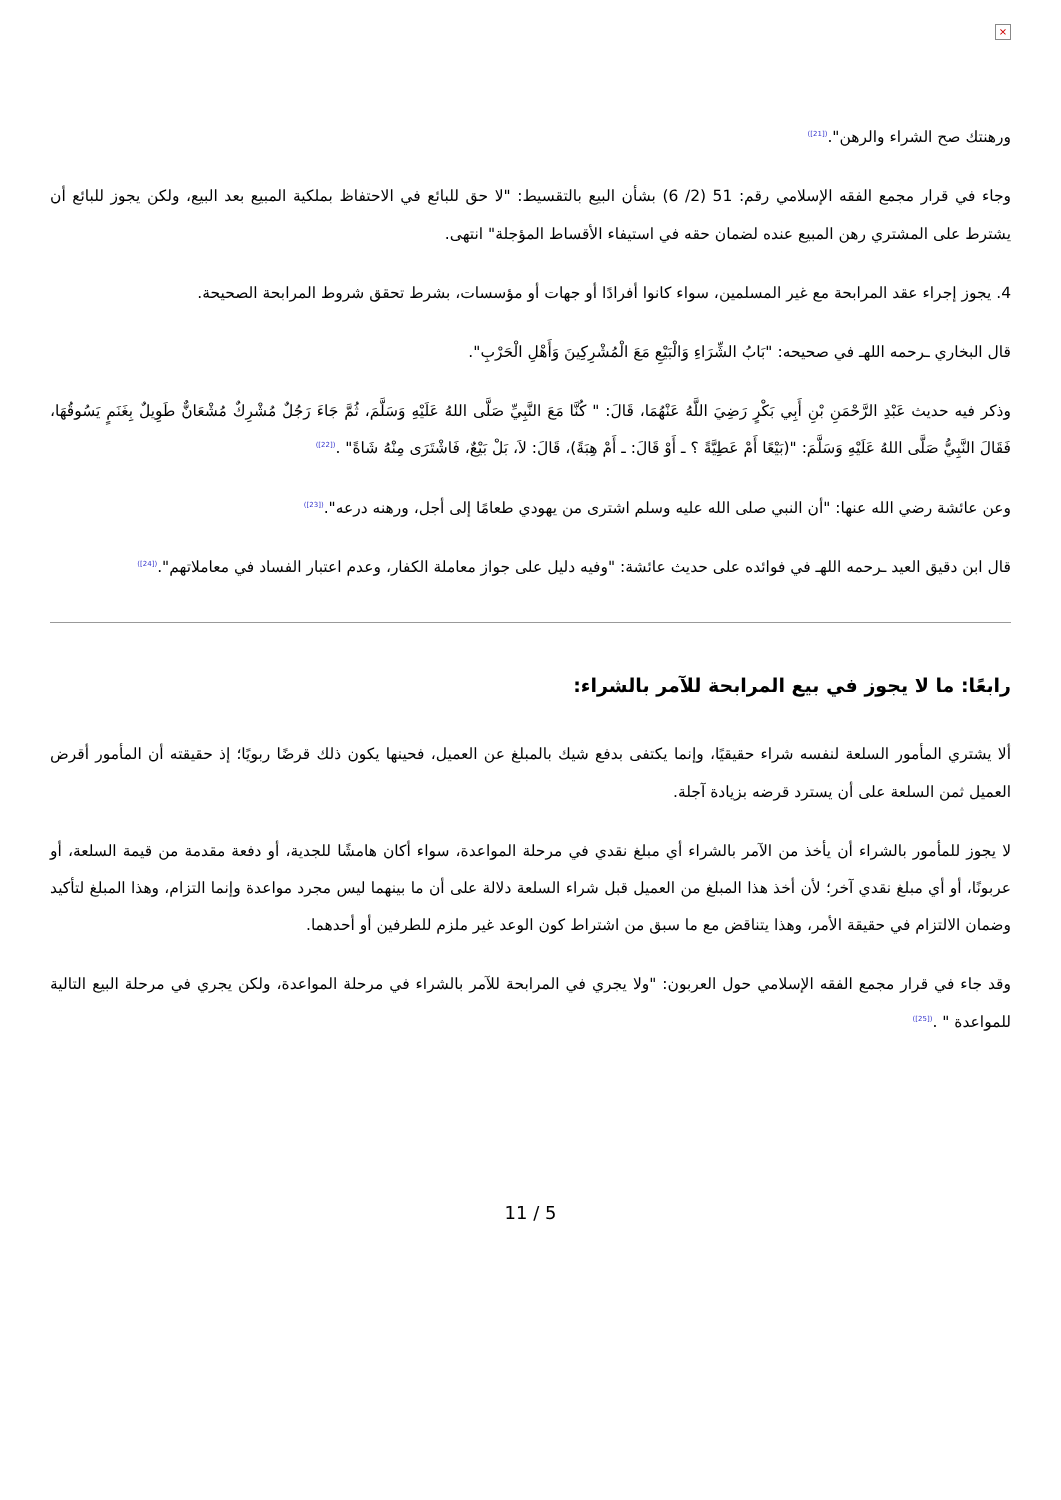×
ورهنتك صح الشراء والرهن".<sup>([21])</sup>
وجاء في قرار مجمع الفقه الإسلامي رقم: 51 (2/ 6) بشأن البيع بالتقسيط: "لا حق للبائع في الاحتفاظ بملكية المبيع بعد البيع، ولكن يجوز للبائع أن يشترط على المشتري رهن المبيع عنده لضمان حقه في استيفاء الأقساط المؤجلة" انتهى.
4. يجوز إجراء عقد المرابحة مع غير المسلمين، سواء كانوا أفرادًا أو جهات أو مؤسسات، بشرط تحقق شروط المرابحة الصحيحة.
قال البخاري ـرحمه اللهـ في صحيحه: "بَابُ الشِّرَاءِ وَالْبَيْعِ مَعَ الْمُشْرِكِينَ وَأَهْلِ الْحَرْبِ".
وذكر فيه حديث عَبْدِ الرَّحْمَنِ بْنِ أَبِي بَكْرٍ رَضِيَ اللَّهُ عَنْهُمَا، قَالَ: " كُنَّا مَعَ النَّبِيِّ صَلَّى اللهُ عَلَيْهِ وَسَلَّمَ، ثُمَّ جَاءَ رَجُلٌ مُشْرِكٌ مُشْعَانٌّ طَوِيلٌ بِغَنَمٍ يَسُوقُهَا، فَقَالَ النَّبِيُّ صَلَّى اللهُ عَلَيْهِ وَسَلَّمَ: "(بَيْعًا أَمْ عَطِيَّةً ؟ ـ أَوْ قَالَ: ـ أَمْ هِبَةً)، قَالَ: لاَ، بَلْ بَيْعٌ، فَاشْتَرَى مِنْهُ شَاةً" .<sup>([22])</sup>
وعن عائشة رضي الله عنها: "أن النبي صلى الله عليه وسلم اشترى من يهودي طعامًا إلى أجل، ورهنه درعه".<sup>([23])</sup>
قال ابن دقيق العيد ـرحمه اللهـ في فوائده على حديث عائشة: "وفيه دليل على جواز معاملة الكفار، وعدم اعتبار الفساد في معاملاتهم".<sup>([24])</sup>
رابعًا: ما لا يجوز في بيع المرابحة للآمر بالشراء:
ألا يشتري المأمور السلعة لنفسه شراء حقيقيًا، وإنما يكتفى بدفع شيك بالمبلغ عن العميل، فحينها يكون ذلك قرضًا ربويًا؛ إذ حقيقته أن المأمور أقرض العميل ثمن السلعة على أن يسترد قرضه بزيادة آجلة.
لا يجوز للمأمور بالشراء أن يأخذ من الآمر بالشراء أي مبلغ نقدي في مرحلة المواعدة، سواء أكان هامشًا للجدية، أو دفعة مقدمة من قيمة السلعة، أو عربونًا، أو أي مبلغ نقدي آخر؛ لأن أخذ هذا المبلغ من العميل قبل شراء السلعة دلالة على أن ما بينهما ليس مجرد مواعدة وإنما التزام، وهذا المبلغ لتأكيد وضمان الالتزام في حقيقة الأمر، وهذا يتناقض مع ما سبق من اشتراط كون الوعد غير ملزم للطرفين أو أحدهما.
وقد جاء في قرار مجمع الفقه الإسلامي حول العربون: "ولا يجري في المرابحة للآمر بالشراء في مرحلة المواعدة، ولكن يجري في مرحلة البيع التالية للمواعدة " .<sup>([25])</sup>
11 / 5